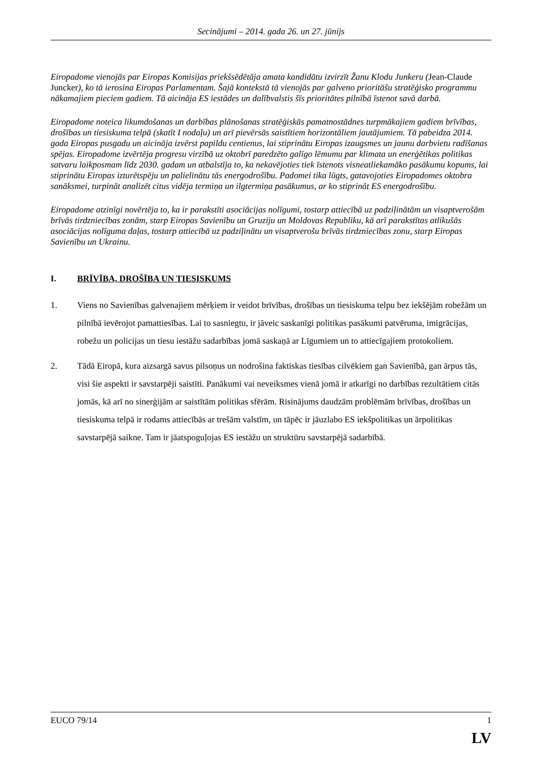Secinājumi – 2014. gada 26. un 27. jūnijs
Eiropadome vienojās par Eiropas Komisijas priekšsēdētāja amata kandidātu izvirzīt Žanu Klodu Junkeru (Jean-Claude Juncker), ko tā ierosina Eiropas Parlamentam. Šajā kontekstā tā vienojās par galveno prioritāšu stratēģisko programmu nākamajiem pieciem gadiem. Tā aicināja ES iestādes un dalībvalstis šīs prioritātes pilnībā īstenot savā darbā.
Eiropadome noteica likumdošanas un darbības plānošanas stratēģiskās pamatnostādnes turpmākajiem gadiem brīvības, drošības un tiesiskuma telpā (skatīt I nodaļu) un arī pievērsās saistītiem horizontāliem jautājumiem. Tā pabeidza 2014. gada Eiropas pusgadu un aicināja izvērst papildu centienus, lai stiprinātu Eiropas izaugsmes un jaunu darbvietu radīšanas spējas. Eiropadome izvērtēja progresu virzībā uz oktobrī paredzēto galīgo lēmumu par klimata un enerģētikas politikas satvaru laikposmam līdz 2030. gadam un atbalstīja to, ka nekavējoties tiek īstenots visneatliekamāko pasākumu kopums, lai stiprinātu Eiropas izturētspēju un palielinātu tās energodrošību. Padomei tika lūgts, gatavojoties Eiropadomes oktobra sanāksmei, turpināt analizēt citus vidēja termiņa un ilgtermiņa pasākumus, ar ko stiprināt ES energodrošību.
Eiropadome atzinīgi novērtēja to, ka ir parakstīti asociācijas nolīgumi, tostarp attiecībā uz padziļinātām un visaptverošām brīvās tirdzniecības zonām, starp Eiropas Savienību un Gruziju un Moldovas Republiku, kā arī parakstītas atlikušās asociācijas nolīguma daļas, tostarp attiecībā uz padziļinātu un visaptverošu brīvās tirdzniecības zonu, starp Eiropas Savienību un Ukrainu.
I. BRĪVĪBA, DROŠĪBA UN TIESISKUMS
1. Viens no Savienības galvenajiem mērķiem ir veidot brīvības, drošības un tiesiskuma telpu bez iekšējām robežām un pilnībā ievērojot pamattiesības. Lai to sasniegtu, ir jāveic saskanīgi politikas pasākumi patvēruma, imigrācijas, robežu un policijas un tiesu iestāžu sadarbības jomā saskaņā ar Līgumiem un to attiecīgajiem protokoliem.
2. Tādā Eiropā, kura aizsargā savus pilsoņus un nodrošina faktiskas tiesības cilvēkiem gan Savienībā, gan ārpus tās, visi šie aspekti ir savstarpēji saistīti. Panākumi vai neveiksmes vienā jomā ir atkarīgi no darbības rezultātiem citās jomās, kā arī no sinerģijām ar saistītām politikas sfērām. Risinājums daudzām problēmām brīvības, drošības un tiesiskuma telpā ir rodams attiecībās ar trešām valstīm, un tāpēc ir jāuzlabo ES iekšpolitikas un ārpolitikas savstarpējā saikne. Tam ir jāatspoguļojas ES iestāžu un struktūru savstarpējā sadarbībā.
EUCO 79/14 1
LV